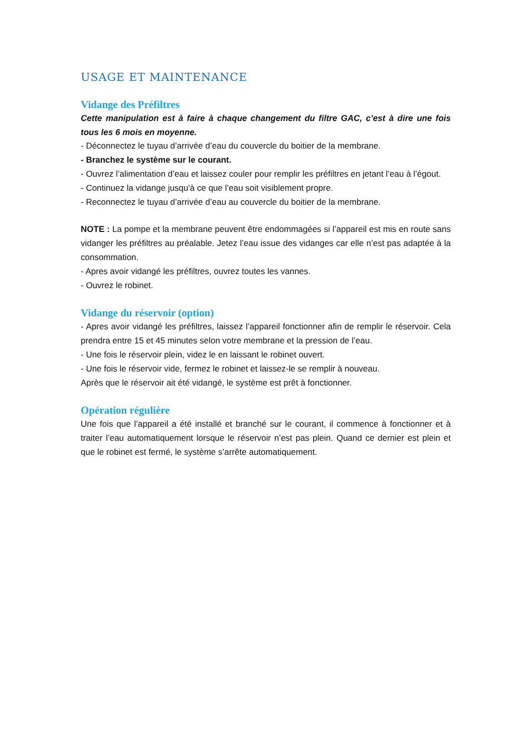USAGE ET MAINTENANCE
Vidange des Préfiltres
Cette manipulation est à faire à chaque changement du filtre GAC, c’est à dire une fois tous les 6 mois en moyenne.
- Déconnectez le tuyau d’arrivée d’eau du couvercle du boitier de la membrane.
- Branchez le système sur le courant.
- Ouvrez l’alimentation d’eau et laissez couler pour remplir les préfiltres en jetant l’eau à l’égout.
- Continuez la vidange jusqu'à ce que l’eau soit visiblement propre.
- Reconnectez le tuyau d’arrivée d’eau au couvercle du boitier de la membrane.
NOTE : La pompe et la membrane peuvent être endommagées si l’appareil est mis en route sans vidanger les préfiltres au préalable. Jetez l’eau issue des vidanges car elle n’est pas adaptée à la consommation.
- Apres avoir vidangé les préfiltres, ouvrez toutes les vannes.
- Ouvrez le robinet.
Vidange du réservoir (option)
- Apres avoir vidangé les préfiltres, laissez l’appareil fonctionner afin de remplir le réservoir. Cela prendra entre 15 et 45 minutes selon votre membrane et la pression de l’eau.
- Une fois le réservoir plein, videz le en laissant le robinet ouvert.
- Une fois le réservoir vide, fermez le robinet et laissez-le se remplir à nouveau.
Après que le réservoir ait été vidangé, le système est prêt à fonctionner.
Opération régulière
Une fois que l’appareil a été installé et branché sur le courant, il commence à fonctionner et à traiter l’eau automatiquement lorsque le réservoir n’est pas plein. Quand ce dernier est plein et que le robinet est fermé, le système s’arrête automatiquement.